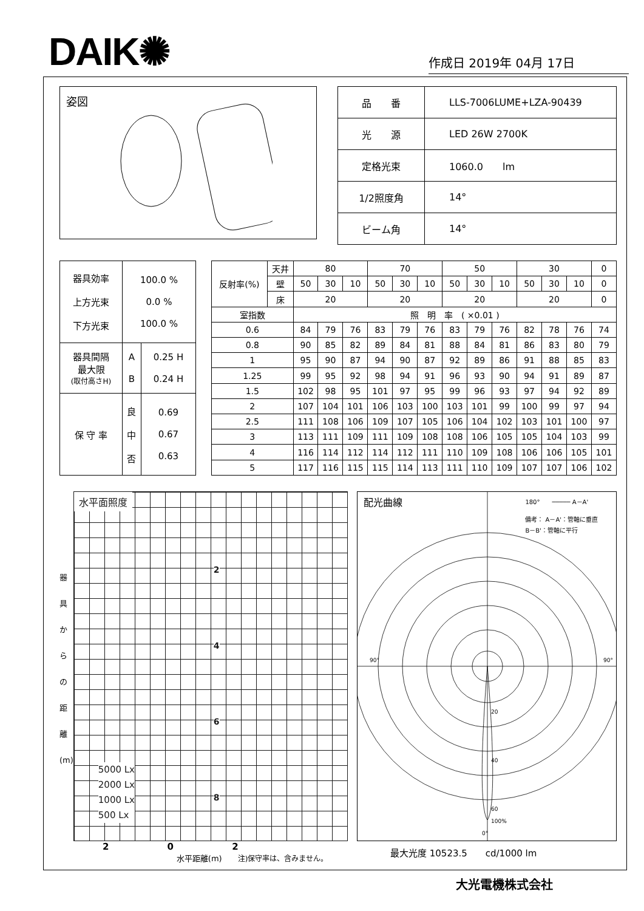DAIK✺
作成日 2019年 04月 17日
姿図
| 品 番 | LLS-7006LUME+LZA-90439 |
| 光 源 | LED 26W 2700K |
| 定格光束 | 1060.0 lm |
| 1/2照度角 | 14° |
| ビーム角 | 14° |
| 器具効率 上方光束 下方光束 | 100.0 % 0.0 % 100.0 % | |
| 器具間隔 最大限 (取付高さH) | A B | 0.25 H 0.24 H |
| 保 守 率 | 良 中 否 | 0.69 0.67 0.63 |
| 反射率(%) | 天井 | 80 | | | 70 | | | 50 | | | 30 | | | 0 |
| | 壁 | 50 | 30 | 10 | 50 | 30 | 10 | 50 | 30 | 10 | 50 | 30 | 10 | 0 |
| | 床 | 20 | | | 20 | | | 20 | | | 20 | | | 0 |
| 室指数 | | 照 明 率 ( ×0.01 ) | | | | | | | | | | | | |
| 0.6 | | 84 | 79 | 76 | 83 | 79 | 76 | 83 | 79 | 76 | 82 | 78 | 76 | 74 |
| 0.8 | | 90 | 85 | 82 | 89 | 84 | 81 | 88 | 84 | 81 | 86 | 83 | 80 | 79 |
| 1 | | 95 | 90 | 87 | 94 | 90 | 87 | 92 | 89 | 86 | 91 | 88 | 85 | 83 |
| 1.25 | | 99 | 95 | 92 | 98 | 94 | 91 | 96 | 93 | 90 | 94 | 91 | 89 | 87 |
| 1.5 | | 102 | 98 | 95 | 101 | 97 | 95 | 99 | 96 | 93 | 97 | 94 | 92 | 89 |
| 2 | | 107 | 104 | 101 | 106 | 103 | 100 | 103 | 101 | 99 | 100 | 99 | 97 | 94 |
| 2.5 | | 111 | 108 | 106 | 109 | 107 | 105 | 106 | 104 | 102 | 103 | 101 | 100 | 97 |
| 3 | | 113 | 111 | 109 | 111 | 109 | 108 | 108 | 106 | 105 | 105 | 104 | 103 | 99 |
| 4 | | 116 | 114 | 112 | 114 | 112 | 111 | 110 | 109 | 108 | 106 | 106 | 105 | 101 |
| 5 | | 117 | 116 | 115 | 115 | 114 | 113 | 111 | 110 | 109 | 107 | 107 | 106 | 102 |
器
具
か
ら
の
距
離
(m)
水平面照度
5000 Lx
2000 Lx
1000 Lx
500 Lx
2
4
6
8
2 0 2
水平距離(m)　　注)保守率は、含みません。
配光曲線
180°　　───── A－A'
備考： A－A'：管軸に垂直
B－B'：管軸に平行
90°
90°
20
40
60
100%
0°
最大光度 10523.5　　cd/1000 lm
大光電機株式会社